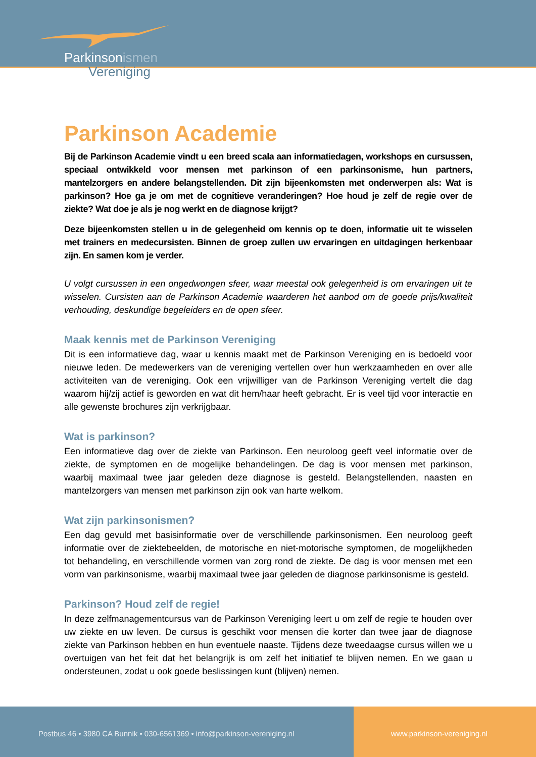Parkinsonismen
Vereniging
Parkinson Academie
Bij de Parkinson Academie vindt u een breed scala aan informatiedagen, workshops en cursussen, speciaal ontwikkeld voor mensen met parkinson of een parkinsonisme, hun partners, mantelzorgers en andere belangstellenden. Dit zijn bijeenkomsten met onderwerpen als: Wat is parkinson? Hoe ga je om met de cognitieve veranderingen? Hoe houd je zelf de regie over de ziekte? Wat doe je als je nog werkt en de diagnose krijgt?
Deze bijeenkomsten stellen u in de gelegenheid om kennis op te doen, informatie uit te wisselen met trainers en medecursisten. Binnen de groep zullen uw ervaringen en uitdagingen herkenbaar zijn. En samen kom je verder.
U volgt cursussen in een ongedwongen sfeer, waar meestal ook gelegenheid is om ervaringen uit te wisselen. Cursisten aan de Parkinson Academie waarderen het aanbod om de goede prijs/kwaliteit verhouding, deskundige begeleiders en de open sfeer.
Maak kennis met de Parkinson Vereniging
Dit is een informatieve dag, waar u kennis maakt met de Parkinson Vereniging en is bedoeld voor nieuwe leden. De medewerkers van de vereniging vertellen over hun werkzaamheden en over alle activiteiten van de vereniging. Ook een vrijwilliger van de Parkinson Vereniging vertelt die dag waarom hij/zij actief is geworden en wat dit hem/haar heeft gebracht. Er is veel tijd voor interactie en alle gewenste brochures zijn verkrijgbaar.
Wat is parkinson?
Een informatieve dag over de ziekte van Parkinson. Een neuroloog geeft veel informatie over de ziekte, de symptomen en de mogelijke behandelingen. De dag is voor mensen met parkinson, waarbij maximaal twee jaar geleden deze diagnose is gesteld. Belangstellenden, naasten en mantelzorgers van mensen met parkinson zijn ook van harte welkom.
Wat zijn parkinsonismen?
Een dag gevuld met basisinformatie over de verschillende parkinsonismen. Een neuroloog geeft informatie over de ziektebeelden, de motorische en niet-motorische symptomen, de mogelijkheden tot behandeling, en verschillende vormen van zorg rond de ziekte. De dag is voor mensen met een vorm van parkinsonisme, waarbij maximaal twee jaar geleden de diagnose parkinsonisme is gesteld.
Parkinson? Houd zelf de regie!
In deze zelfmanagementcursus van de Parkinson Vereniging leert u om zelf de regie te houden over uw ziekte en uw leven. De cursus is geschikt voor mensen die korter dan twee jaar de diagnose ziekte van Parkinson hebben en hun eventuele naaste. Tijdens deze tweedaagse cursus willen we u overtuigen van het feit dat het belangrijk is om zelf het initiatief te blijven nemen. En we gaan u ondersteunen, zodat u ook goede beslissingen kunt (blijven) nemen.
Postbus 46 • 3980 CA Bunnik • 030-6561369 • info@parkinson-vereniging.nl
www.parkinson-vereniging.nl